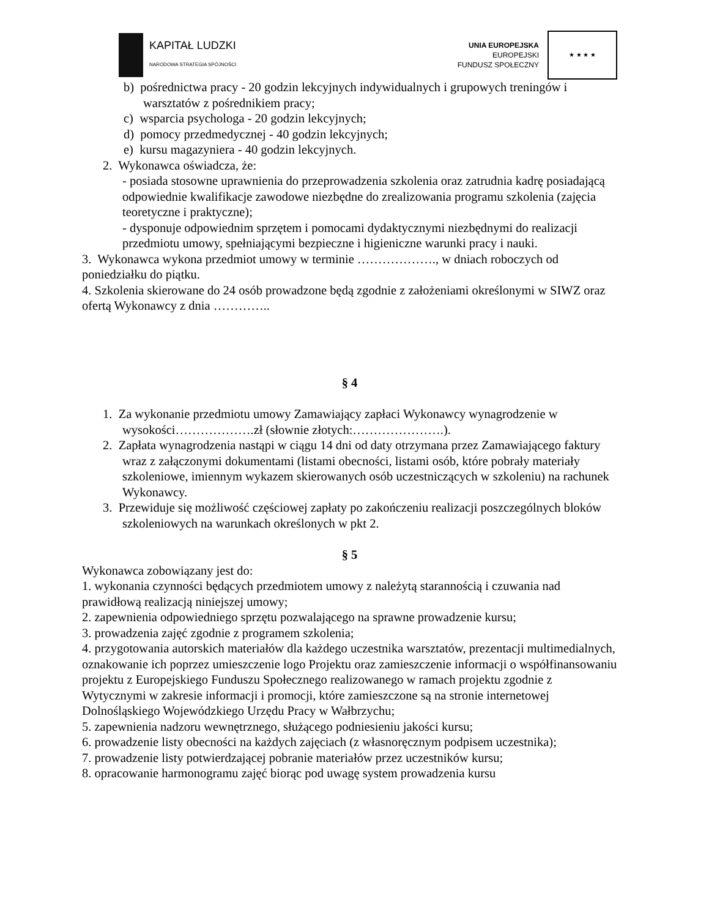KAPITAŁ LUDZKI
NARODOWA STRATEGIA SPÓJNOŚCI
UNIA EUROPEJSKA
EUROPEJSKI
FUNDUSZ SPOŁECZNY
★ ★ ★ ★
b) pośrednictwa pracy - 20 godzin lekcyjnych indywidualnych i grupowych treningów i warsztatów z pośrednikiem pracy;
c) wsparcia psychologa - 20 godzin lekcyjnych;
d) pomocy przedmedycznej - 40 godzin lekcyjnych;
e) kursu magazyniera - 40 godzin lekcyjnych.
2. Wykonawca oświadcza, że:
- posiada stosowne uprawnienia do przeprowadzenia szkolenia oraz zatrudnia kadrę posiadającą odpowiednie kwalifikacje zawodowe niezbędne do zrealizowania programu szkolenia (zajęcia teoretyczne i praktyczne);
- dysponuje odpowiednim sprzętem i pomocami dydaktycznymi niezbędnymi do realizacji przedmiotu umowy, spełniającymi bezpieczne i higieniczne warunki pracy i nauki.
3. Wykonawca wykona przedmiot umowy w terminie ………………., w dniach roboczych od poniedziałku do piątku.
4. Szkolenia skierowane do 24 osób prowadzone będą zgodnie z założeniami określonymi w SIWZ oraz ofertą Wykonawcy z dnia …………..
§ 4
1. Za wykonanie przedmiotu umowy Zamawiający zapłaci Wykonawcy wynagrodzenie w wysokości……………….zł (słownie złotych:………………….).
2. Zapłata wynagrodzenia nastąpi w ciągu 14 dni od daty otrzymana przez Zamawiającego faktury wraz z załączonymi dokumentami (listami obecności, listami osób, które pobrały materiały szkoleniowe, imiennym wykazem skierowanych osób uczestniczących w szkoleniu) na rachunek Wykonawcy.
3. Przewiduje się możliwość częściowej zapłaty po zakończeniu realizacji poszczególnych bloków szkoleniowych na warunkach określonych w pkt 2.
§ 5
Wykonawca zobowiązany jest do:
1. wykonania czynności będących przedmiotem umowy z należytą starannością i czuwania nad prawidłową realizacją niniejszej umowy;
2. zapewnienia odpowiedniego sprzętu pozwalającego na sprawne prowadzenie kursu;
3. prowadzenia zajęć zgodnie z programem szkolenia;
4. przygotowania autorskich materiałów dla każdego uczestnika warsztatów, prezentacji multimedialnych, oznakowanie ich poprzez umieszczenie logo Projektu oraz zamieszczenie informacji o współfinansowaniu projektu z Europejskiego Funduszu Społecznego realizowanego w ramach projektu zgodnie z Wytycznymi w zakresie informacji i promocji, które zamieszczone są na stronie internetowej Dolnośląskiego Wojewódzkiego Urzędu Pracy w Wałbrzychu;
5. zapewnienia nadzoru wewnętrznego, służącego podniesieniu jakości kursu;
6. prowadzenie listy obecności na każdych zajęciach (z własnoręcznym podpisem uczestnika);
7. prowadzenie listy potwierdzającej pobranie materiałów przez uczestników kursu;
8. opracowanie harmonogramu zajęć biorąc pod uwagę system prowadzenia kursu